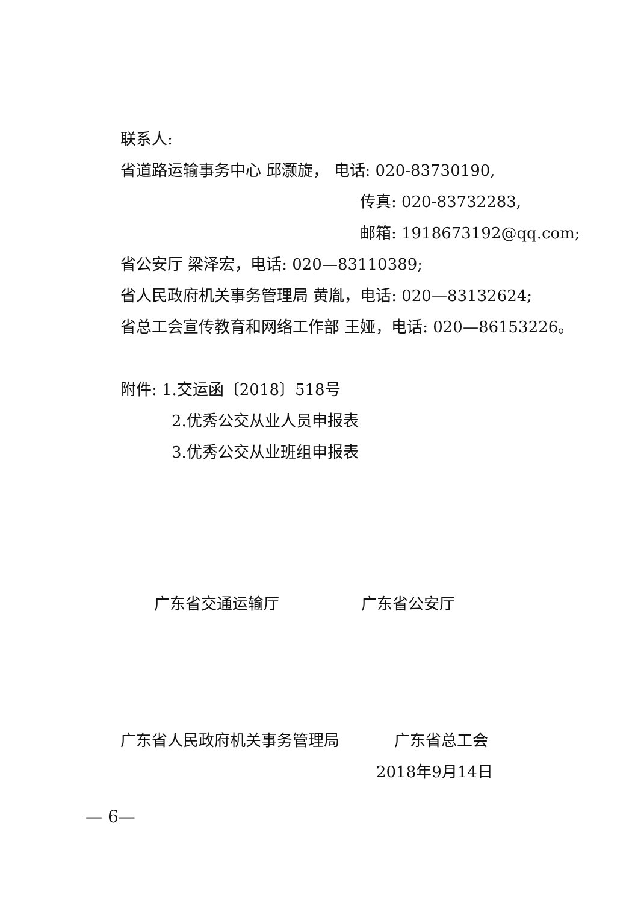联系人:
省道路运输事务中心 邱灏旋， 电话: 020-83730190,
传真: 020-83732283,
邮箱: 1918673192@qq.com;
省公安厅 梁泽宏，电话: 020—83110389;
省人民政府机关事务管理局 黄胤，电话: 020—83132624;
省总工会宣传教育和网络工作部 王娅，电话: 020—86153226。
附件: 1.交运函〔2018〕518号
2.优秀公交从业人员申报表
3.优秀公交从业班组申报表
广东省交通运输厅 广东省公安厅
广东省人民政府机关事务管理局 广东省总工会
2018年9月14日
— 6—